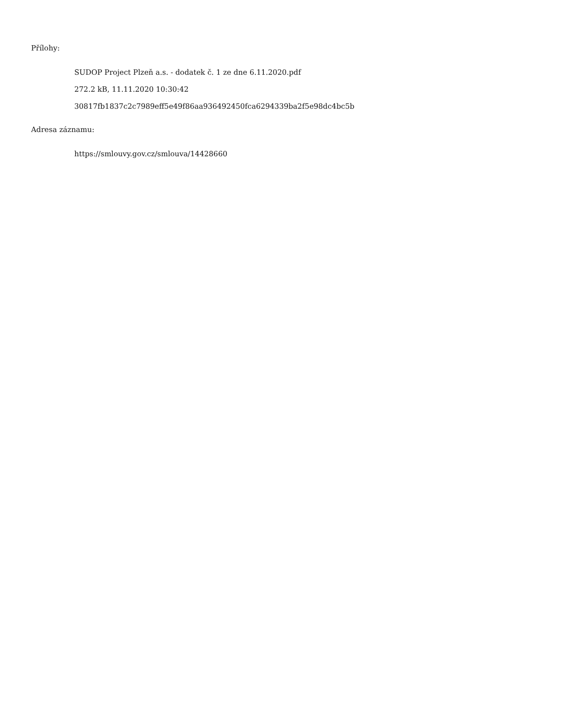Přílohy:
SUDOP Project Plzeň a.s. - dodatek č. 1 ze dne 6.11.2020.pdf
272.2 kB, 11.11.2020 10:30:42
30817fb1837c2c7989eff5e49f86aa936492450fca6294339ba2f5e98dc4bc5b
Adresa záznamu:
https://smlouvy.gov.cz/smlouva/14428660